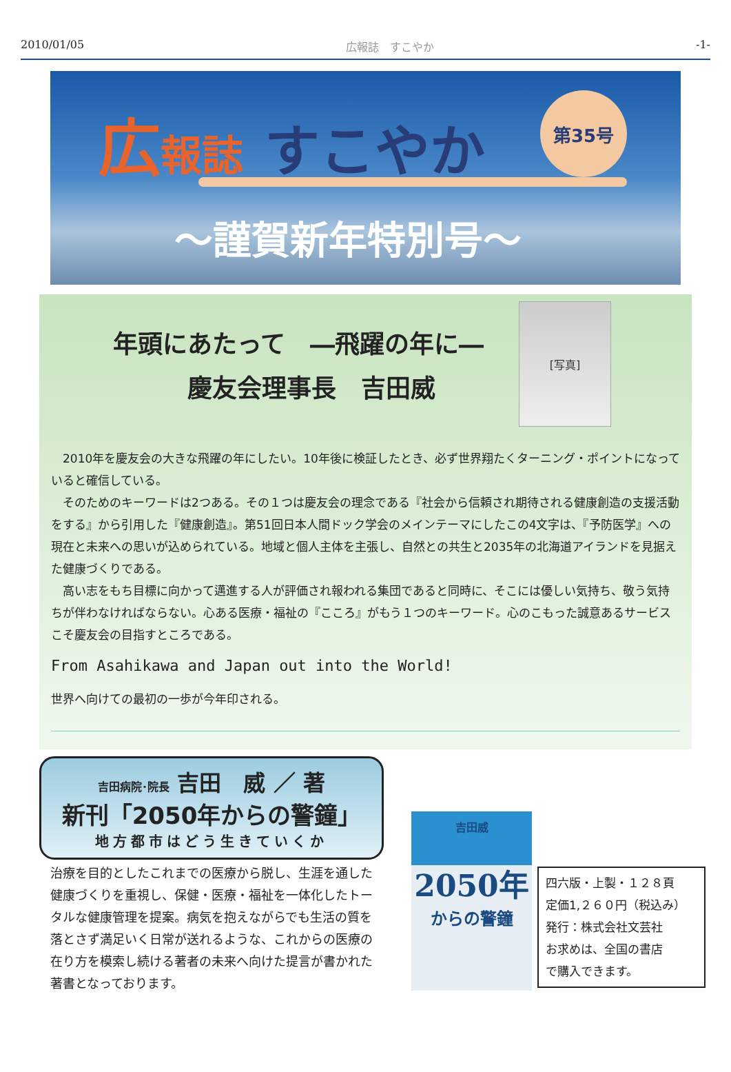2010/01/05 広報誌　すこやか -1-
広報誌 すこやか 第35号
～謹賀新年特別号～
年頭にあたって　―飛躍の年に―
　　　慶友会理事長　吉田威
[写真]
2010年を慶友会の大きな飛躍の年にしたい。10年後に検証したとき、必ず世界翔たくターニング・ポイントになっていると確信している。
そのためのキーワードは2つある。その１つは慶友会の理念である『社会から信頼され期待される健康創造の支援活動をする』から引用した『健康創造』。第51回日本人間ドック学会のメインテーマにしたこの4文字は、『予防医学』への現在と未来への思いが込められている。地域と個人主体を主張し、自然との共生と2035年の北海道アイランドを見据えた健康づくりである。
高い志をもち目標に向かって邁進する人が評価され報われる集団であると同時に、そこには優しい気持ち、敬う気持ちが伴わなければならない。心ある医療・福祉の『こころ』がもう１つのキーワード。心のこもった誠意あるサービスこそ慶友会の目指すところである。
From Asahikawa and Japan out into the World!
世界へ向けての最初の一歩が今年印される。
吉田病院･院長 吉田　威 ／ 著
新刊「2050年からの警鐘」
地方都市はどう生きていくか
治療を目的としたこれまでの医療から脱し、生涯を通した健康づくりを重視し、保健・医療・福祉を一体化したトータルな健康管理を提案。病気を抱えながらでも生活の質を落とさず満足いく日常が送れるような、これからの医療の在り方を模索し続ける著者の未来へ向けた提言が書かれた著書となっております。
吉田威
2050年
からの警鐘
四六版・上製・１２８頁
定価1,２６０円（税込み）
発行：株式会社文芸社
お求めは、全国の書店
で購入できます。